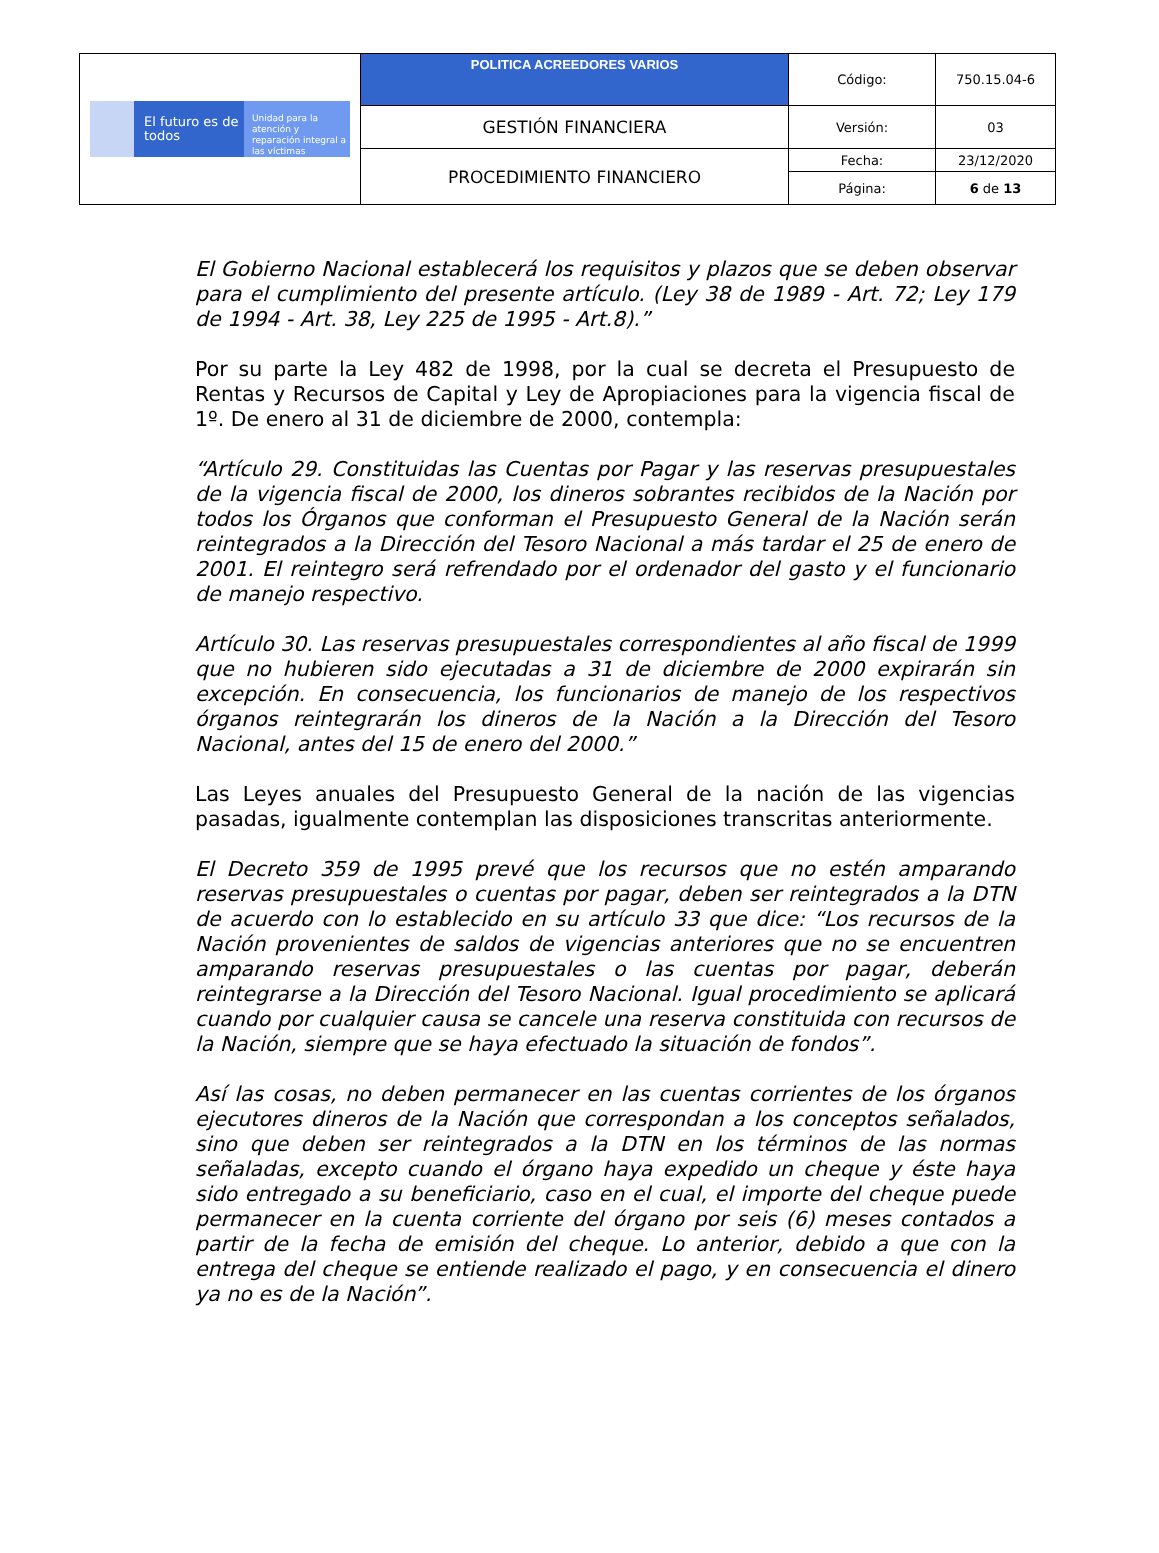| El futuro es de todos Unidad para la atención y reparación integral a las víctimas | POLITICA ACREEDORES VARIOS | Código: | 750.15.04-6 |
| | GESTIÓN FINANCIERA | Versión: | 03 |
| | PROCEDIMIENTO FINANCIERO | Fecha: | 23/12/2020 |
| | | Página: | 6 de 13 |
El Gobierno Nacional establecerá los requisitos y plazos que se deben observar para el cumplimiento del presente artículo. (Ley 38 de 1989 - Art. 72; Ley 179 de 1994 - Art. 38, Ley 225 de 1995 - Art.8).”
Por su parte la Ley 482 de 1998, por la cual se decreta el Presupuesto de Rentas y Recursos de Capital y Ley de Apropiaciones para la vigencia fiscal de 1º. De enero al 31 de diciembre de 2000, contempla:
“Artículo 29. Constituidas las Cuentas por Pagar y las reservas presupuestales de la vigencia fiscal de 2000, los dineros sobrantes recibidos de la Nación por todos los Órganos que conforman el Presupuesto General de la Nación serán reintegrados a la Dirección del Tesoro Nacional a más tardar el 25 de enero de 2001. El reintegro será refrendado por el ordenador del gasto y el funcionario de manejo respectivo.
Artículo 30. Las reservas presupuestales correspondientes al año fiscal de 1999 que no hubieren sido ejecutadas a 31 de diciembre de 2000 expirarán sin excepción. En consecuencia, los funcionarios de manejo de los respectivos órganos reintegrarán los dineros de la Nación a la Dirección del Tesoro Nacional, antes del 15 de enero del 2000.”
Las Leyes anuales del Presupuesto General de la nación de las vigencias pasadas, igualmente contemplan las disposiciones transcritas anteriormente.
El Decreto 359 de 1995 prevé que los recursos que no estén amparando reservas presupuestales o cuentas por pagar, deben ser reintegrados a la DTN de acuerdo con lo establecido en su artículo 33 que dice: “Los recursos de la Nación provenientes de saldos de vigencias anteriores que no se encuentren amparando reservas presupuestales o las cuentas por pagar, deberán reintegrarse a la Dirección del Tesoro Nacional. Igual procedimiento se aplicará cuando por cualquier causa se cancele una reserva constituida con recursos de la Nación, siempre que se haya efectuado la situación de fondos”.
Así las cosas, no deben permanecer en las cuentas corrientes de los órganos ejecutores dineros de la Nación que correspondan a los conceptos señalados, sino que deben ser reintegrados a la DTN en los términos de las normas señaladas, excepto cuando el órgano haya expedido un cheque y éste haya sido entregado a su beneficiario, caso en el cual, el importe del cheque puede permanecer en la cuenta corriente del órgano por seis (6) meses contados a partir de la fecha de emisión del cheque. Lo anterior, debido a que con la entrega del cheque se entiende realizado el pago, y en consecuencia el dinero ya no es de la Nación”.